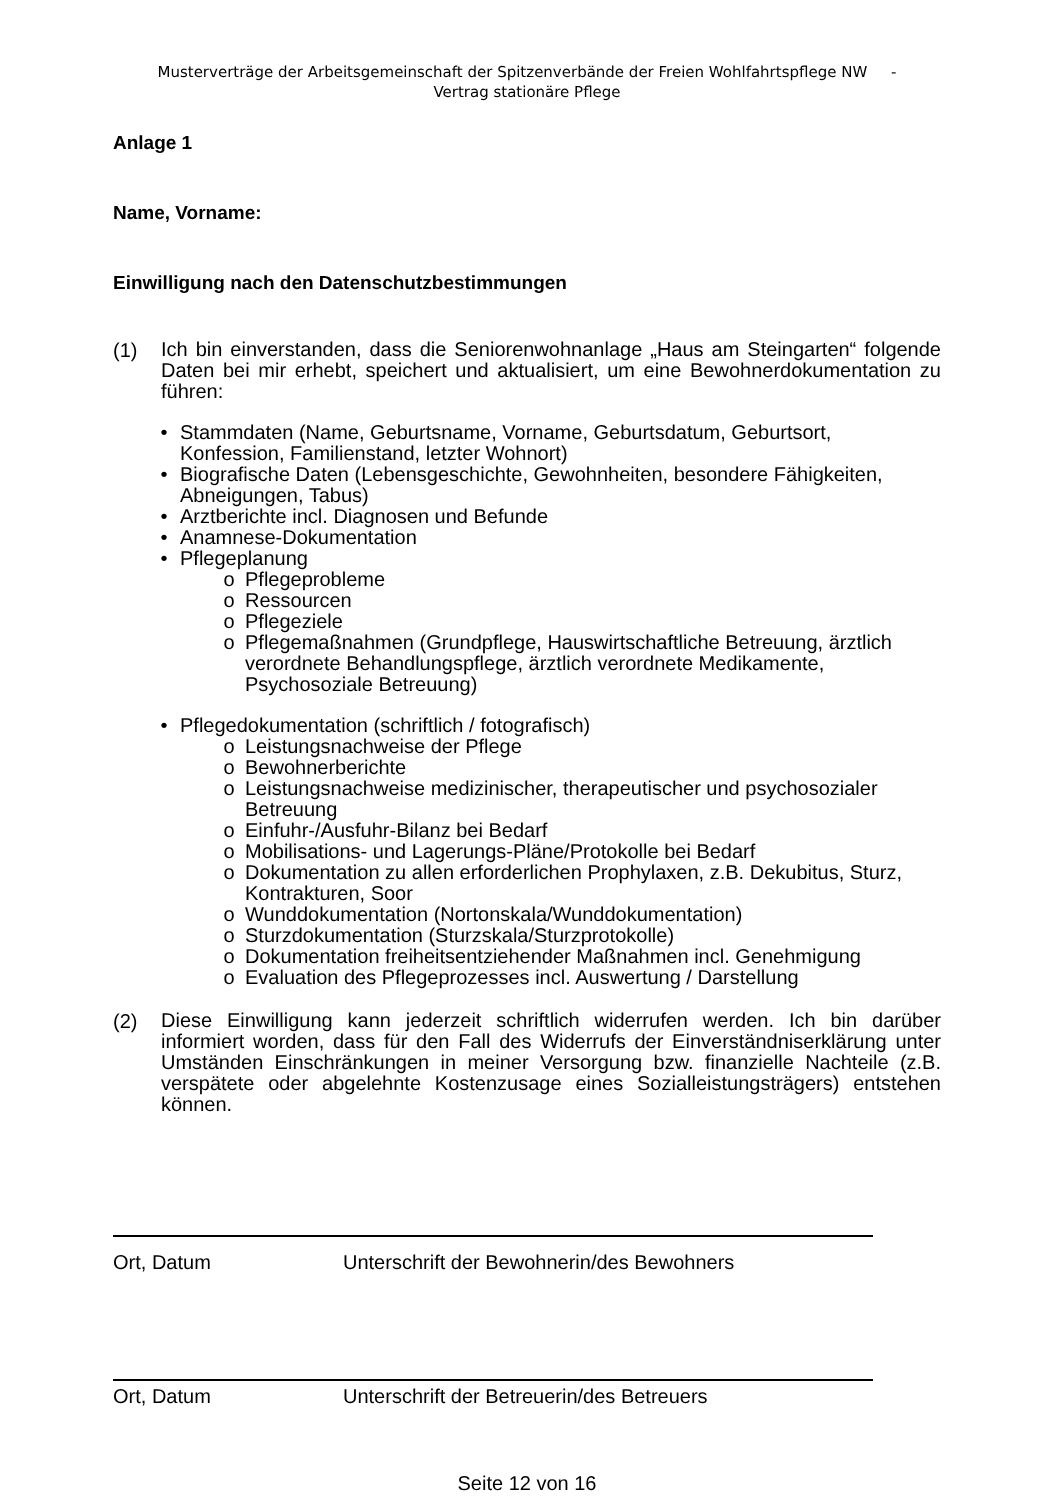Musterverträge der Arbeitsgemeinschaft der Spitzenverbände der Freien Wohlfahrtspflege NW -
Vertrag stationäre Pflege
Anlage 1
Name, Vorname:
Einwilligung nach den Datenschutzbestimmungen
(1)
Ich bin einverstanden, dass die Seniorenwohnanlage „Haus am Steingarten“ folgende Daten bei mir erhebt, speichert und aktualisiert, um eine Bewohnerdokumentation zu führen:
• Stammdaten (Name, Geburtsname, Vorname, Geburtsdatum, Geburtsort, Konfession, Familienstand, letzter Wohnort)
• Biografische Daten (Lebensgeschichte, Gewohnheiten, besondere Fähigkeiten, Abneigungen, Tabus)
• Arztberichte incl. Diagnosen und Befunde
• Anamnese-Dokumentation
• Pflegeplanung
o Pflegeprobleme
o Ressourcen
o Pflegeziele
o Pflegemaßnahmen (Grundpflege, Hauswirtschaftliche Betreuung, ärztlich verordnete Behandlungspflege, ärztlich verordnete Medikamente, Psychosoziale Betreuung)
• Pflegedokumentation (schriftlich / fotografisch)
o Leistungsnachweise der Pflege
o Bewohnerberichte
o Leistungsnachweise medizinischer, therapeutischer und psychosozialer Betreuung
o Einfuhr-/Ausfuhr-Bilanz bei Bedarf
o Mobilisations- und Lagerungs-Pläne/Protokolle bei Bedarf
o Dokumentation zu allen erforderlichen Prophylaxen, z.B. Dekubitus, Sturz, Kontrakturen, Soor
o Wunddokumentation (Nortonskala/Wunddokumentation)
o Sturzdokumentation (Sturzskala/Sturzprotokolle)
o Dokumentation freiheitsentziehender Maßnahmen incl. Genehmigung
o Evaluation des Pflegeprozesses incl. Auswertung / Darstellung
(2)
Diese Einwilligung kann jederzeit schriftlich widerrufen werden. Ich bin darüber informiert worden, dass für den Fall des Widerrufs der Einverständniserklärung unter Umständen Einschränkungen in meiner Versorgung bzw. finanzielle Nachteile (z.B. verspätete oder abgelehnte Kostenzusage eines Sozialleistungsträgers) entstehen können.
Ort, Datum Unterschrift der Bewohnerin/des Bewohners
Ort, Datum Unterschrift der Betreuerin/des Betreuers
Seite 12 von 16